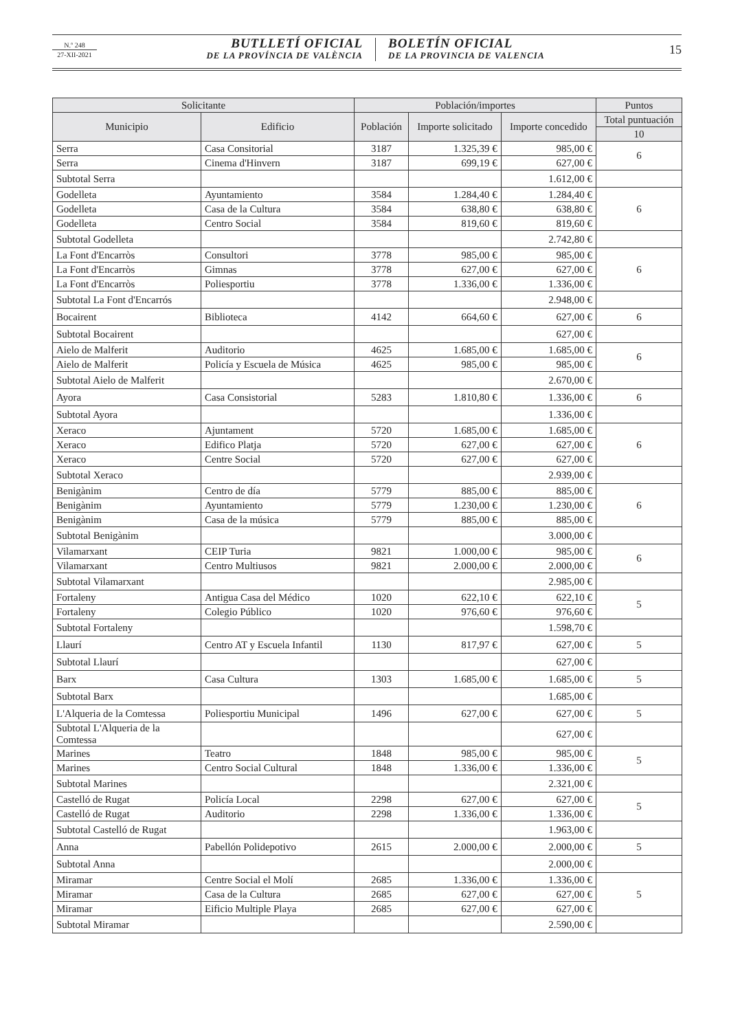N.º 248
27-XII-2021
BUTLLETÍ OFICIAL
DE LA PROVÍNCIA DE VALÈNCIA
BOLETÍN OFICIAL
DE LA PROVINCIA DE VALENCIA
15
| Solicitante | | Población/importes | | | Puntos |
| --- | --- | --- | --- | --- | --- |
| Municipio | Edificio | Población | Importe solicitado | Importe concedido | Total puntuación |
| | | | | | 10 |
| Serra | Casa Consitorial | 3187 | 1.325,39 € | 985,00 € | 6 |
| Serra | Cinema d'Hinvern | 3187 | 699,19 € | 627,00 € | |
| Subtotal Serra | | | | 1.612,00 € | |
| Godelleta | Ayuntamiento | 3584 | 1.284,40 € | 1.284,40 € | 6 |
| Godelleta | Casa de la Cultura | 3584 | 638,80 € | 638,80 € | |
| Godelleta | Centro Social | 3584 | 819,60 € | 819,60 € | |
| Subtotal Godelleta | | | | 2.742,80 € | |
| La Font d'Encarròs | Consultori | 3778 | 985,00 € | 985,00 € | 6 |
| La Font d'Encarròs | Gimnas | 3778 | 627,00 € | 627,00 € | |
| La Font d'Encarròs | Poliesportiu | 3778 | 1.336,00 € | 1.336,00 € | |
| Subtotal La Font d'Encarrós | | | | 2.948,00 € | |
| Bocairent | Biblioteca | 4142 | 664,60 € | 627,00 € | 6 |
| Subtotal Bocairent | | | | 627,00 € | |
| Aielo de Malferit | Auditorio | 4625 | 1.685,00 € | 1.685,00 € | 6 |
| Aielo de Malferit | Policía y Escuela de Música | 4625 | 985,00 € | 985,00 € | |
| Subtotal Aielo de Malferit | | | | 2.670,00 € | |
| Ayora | Casa Consistorial | 5283 | 1.810,80 € | 1.336,00 € | 6 |
| Subtotal Ayora | | | | 1.336,00 € | |
| Xeraco | Ajuntament | 5720 | 1.685,00 € | 1.685,00 € | 6 |
| Xeraco | Edifico Platja | 5720 | 627,00 € | 627,00 € | |
| Xeraco | Centre Social | 5720 | 627,00 € | 627,00 € | |
| Subtotal Xeraco | | | | 2.939,00 € | |
| Benigànim | Centro de día | 5779 | 885,00 € | 885,00 € | 6 |
| Benigànim | Ayuntamiento | 5779 | 1.230,00 € | 1.230,00 € | |
| Benigànim | Casa de la música | 5779 | 885,00 € | 885,00 € | |
| Subtotal Benigànim | | | | 3.000,00 € | |
| Vilamarxant | CEIP Turia | 9821 | 1.000,00 € | 985,00 € | 6 |
| Vilamarxant | Centro Multiusos | 9821 | 2.000,00 € | 2.000,00 € | |
| Subtotal Vilamarxant | | | | 2.985,00 € | |
| Fortaleny | Antigua Casa del Médico | 1020 | 622,10 € | 622,10 € | 5 |
| Fortaleny | Colegio Público | 1020 | 976,60 € | 976,60 € | |
| Subtotal Fortaleny | | | | 1.598,70 € | |
| Llaurí | Centro AT y Escuela Infantil | 1130 | 817,97 € | 627,00 € | 5 |
| Subtotal Llaurí | | | | 627,00 € | |
| Barx | Casa Cultura | 1303 | 1.685,00 € | 1.685,00 € | 5 |
| Subtotal Barx | | | | 1.685,00 € | |
| L'Alqueria de la Comtessa | Poliesportiu Municipal | 1496 | 627,00 € | 627,00 € | 5 |
| Subtotal L'Alqueria de la Comtessa | | | | 627,00 € | |
| Marines | Teatro | 1848 | 985,00 € | 985,00 € | 5 |
| Marines | Centro Social Cultural | 1848 | 1.336,00 € | 1.336,00 € | |
| Subtotal Marines | | | | 2.321,00 € | |
| Castelló de Rugat | Policía Local | 2298 | 627,00 € | 627,00 € | 5 |
| Castelló de Rugat | Auditorio | 2298 | 1.336,00 € | 1.336,00 € | |
| Subtotal Castelló de Rugat | | | | 1.963,00 € | |
| Anna | Pabellón Polidepotivo | 2615 | 2.000,00 € | 2.000,00 € | 5 |
| Subtotal Anna | | | | 2.000,00 € | |
| Miramar | Centre Social el Molí | 2685 | 1.336,00 € | 1.336,00 € | 5 |
| Miramar | Casa de la Cultura | 2685 | 627,00 € | 627,00 € | |
| Miramar | Eificio Multiple Playa | 2685 | 627,00 € | 627,00 € | |
| Subtotal Miramar | | | | 2.590,00 € | |